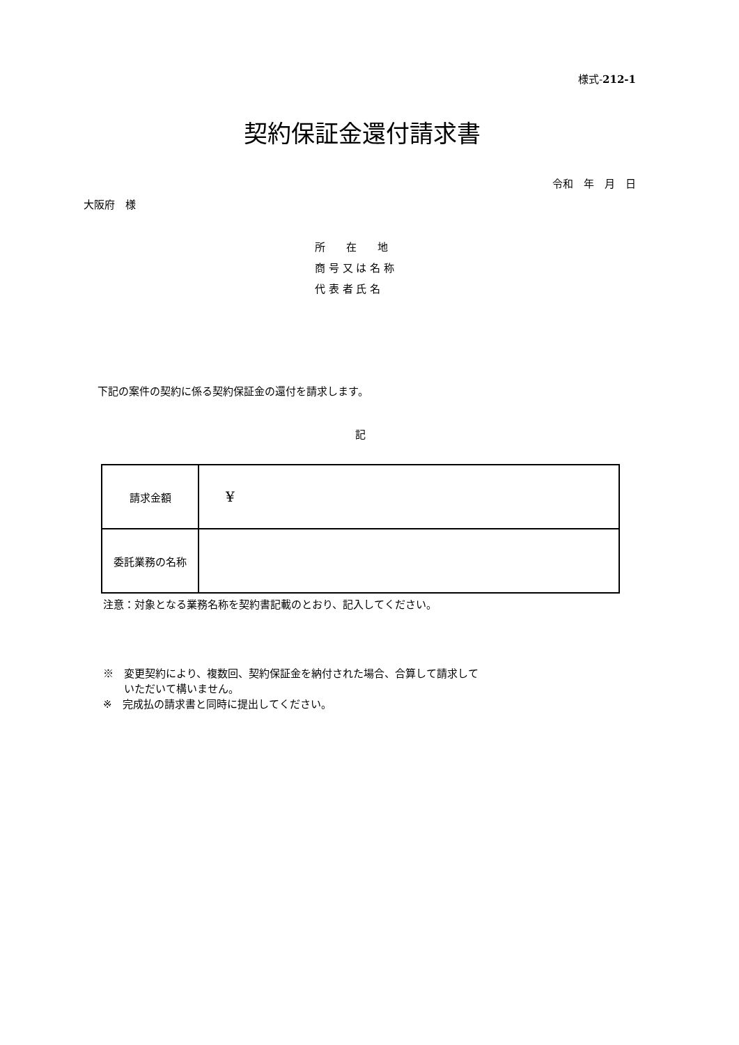様式-212-1
契約保証金還付請求書
令和　年　月　日
大阪府　様
所　　在　　地
商 号 又 は 名 称
代 表 者 氏 名
下記の案件の契約に係る契約保証金の還付を請求します。
記
| 請求金額 | ¥ |
| 委託業務の名称 | |
注意：対象となる業務名称を契約書記載のとおり、記入してください。
※　変更契約により、複数回、契約保証金を納付された場合、合算して請求して
　　いただいて構いません。
※　完成払の請求書と同時に提出してください。